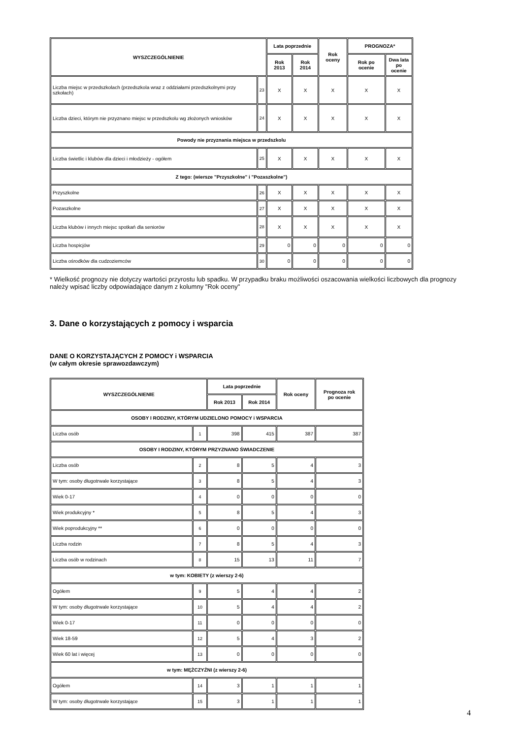| WYSZCZEGÓLNIENIE | | Lata poprzednie | | Rok oceny | PROGNOZA* | |
| --- | --- | --- | --- | --- | --- | --- |
| | | Rok 2013 | Rok 2014 | | Rok po ocenie | Dwa lata po ocenie |
| Liczba miejsc w przedszkolach (przedszkola wraz z oddziałami przedszkolnymi przy szkołach) | 23 | X | X | X | X | X |
| Liczba dzieci, którym nie przyznano miejsc w przedszkolu wg złożonych wniosków | 24 | X | X | X | X | X |
| Powody nie przyznania miejsca w przedszkolu | | | | | | |
| Liczba świetlic i klubów dla dzieci i młodzieży - ogółem | 25 | X | X | X | X | X |
| Z tego: (wiersze "Przyszkolne" i "Pozaszkolne") | | | | | | |
| Przyszkolne | 26 | X | X | X | X | X |
| Pozaszkolne | 27 | X | X | X | X | X |
| Liczba klubów i innych miejsc spotkań dla seniorów | 28 | X | X | X | X | X |
| Liczba hospicjów | 29 | 0 | 0 | 0 | 0 | 0 |
| Liczba ośrodków dla cudzoziemców | 30 | 0 | 0 | 0 | 0 | 0 |
* Wielkość prognozy nie dotyczy wartości przyrostu lub spadku. W przypadku braku możliwości oszacowania wielkości liczbowych dla prognozy należy wpisać liczby odpowiadające danym z kolumny "Rok oceny"
3. Dane o korzystających z pomocy i wsparcia
DANE O KORZYSTAJĄCYCH Z POMOCY i WSPARCIA
(w całym okresie sprawozdawczym)
| WYSZCZEGÓLNIENIE | | Lata poprzednie | | Rok oceny | Prognoza rok po ocenie |
| --- | --- | --- | --- | --- | --- |
| | | Rok 2013 | Rok 2014 | | |
| OSOBY I RODZINY, KTÓRYM UDZIELONO POMOCY i WSPARCIA | | | | | |
| Liczba osób | 1 | 398 | 415 | 387 | 387 |
| OSOBY I RODZINY, KTÓRYM PRZYZNANO ŚWIADCZENIE | | | | | |
| Liczba osób | 2 | 8 | 5 | 4 | 3 |
| W tym: osoby długotrwale korzystające | 3 | 8 | 5 | 4 | 3 |
| Wiek 0-17 | 4 | 0 | 0 | 0 | 0 |
| Wiek produkcyjny * | 5 | 8 | 5 | 4 | 3 |
| Wiek poprodukcyjny ** | 6 | 0 | 0 | 0 | 0 |
| Liczba rodzin | 7 | 8 | 5 | 4 | 3 |
| Liczba osób w rodzinach | 8 | 15 | 13 | 11 | 7 |
| w tym: KOBIETY (z wierszy 2-6) | | | | | |
| Ogółem | 9 | 5 | 4 | 4 | 2 |
| W tym: osoby długotrwale korzystające | 10 | 5 | 4 | 4 | 2 |
| Wiek 0-17 | 11 | 0 | 0 | 0 | 0 |
| Wiek 18-59 | 12 | 5 | 4 | 3 | 2 |
| Wiek 60 lat i więcej | 13 | 0 | 0 | 0 | 0 |
| w tym: MĘŻCZYŹNI (z wierszy 2-6) | | | | | |
| Ogółem | 14 | 3 | 1 | 1 | 1 |
| W tym: osoby długotrwale korzystające | 15 | 3 | 1 | 1 | 1 |
4